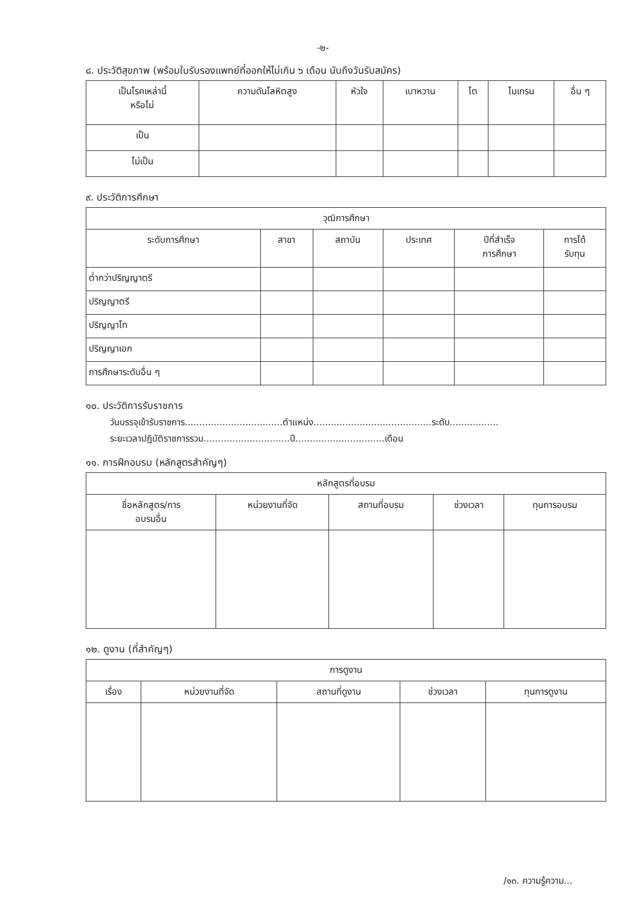-๒-
๘. ประวัติสุขภาพ (พร้อมใบรับรองแพทย์ที่ออกให้ไม่เกิน ๖ เดือน นับถึงวันรับสมัคร)
| เป็นโรคเหล่านี้ หรือไม่ | ความดันโลหิตสูง | หัวใจ | เบาหวาน | ไต | ไมเกรน | อื่น ๆ |
| --- | --- | --- | --- | --- | --- | --- |
| เป็น | | | | | | |
| ไม่เป็น | | | | | | |
๙. ประวัติการศึกษา
| วุฒิการศึกษา | | | | | |
| --- | --- | --- | --- | --- | --- |
| ระดับการศึกษา | สาขา | สถาบัน | ประเทศ | ปีที่สำเร็จ การศึกษา | การได้ รับทุน |
| ต่ำกว่าปริญญาตรี | | | | | |
| ปริญญาตรี | | | | | |
| ปริญญาโท | | | | | |
| ปริญญาเอก | | | | | |
| การศึกษาระดับอื่น ๆ | | | | | |
๑๐. ประวัติการรับราชการ
วันบรรจุเข้ารับราชการ..................................ตำแหน่ง.........................................ระดับ.................
ระยะเวลาปฏิบัติราชการรวม..............................ปี...............................เดือน
๑๑. การฝึกอบรม (หลักสูตรสำคัญๆ)
| หลักสูตรที่อบรม | | | | |
| --- | --- | --- | --- | --- |
| ชื่อหลักสูตร/การ อบรมอื่น | หน่วยงานที่จัด | สถานที่อบรม | ช่วงเวลา | ทุนการอบรม |
๑๒. ดูงาน (ที่สำคัญๆ)
| การดูงาน | | | | |
| --- | --- | --- | --- | --- |
| เรื่อง | หน่วยงานที่จัด | สถานที่ดูงาน | ช่วงเวลา | ทุนการดูงาน |
/๑๓. ความรู้ความ...